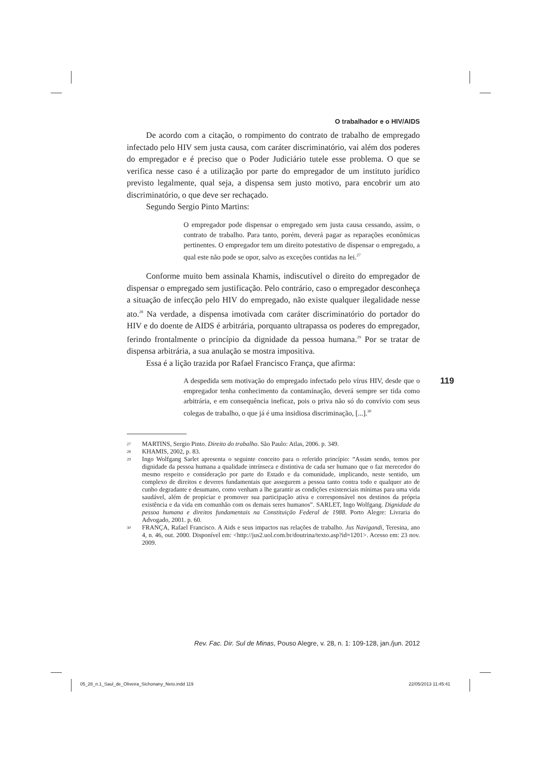O trabalhador e o HIV/AIDS
De acordo com a citação, o rompimento do contrato de trabalho de empregado infectado pelo HIV sem justa causa, com caráter discriminatório, vai além dos poderes do empregador e é preciso que o Poder Judiciário tutele esse problema. O que se verifica nesse caso é a utilização por parte do empregador de um instituto jurídico previsto legalmente, qual seja, a dispensa sem justo motivo, para encobrir um ato discriminatório, o que deve ser rechaçado.
Segundo Sergio Pinto Martins:
O empregador pode dispensar o empregado sem justa causa cessando, assim, o contrato de trabalho. Para tanto, porém, deverá pagar as reparações econômicas pertinentes. O empregador tem um direito potestativo de dispensar o empregado, a qual este não pode se opor, salvo as exceções contidas na lei.<sup>27</sup>
Conforme muito bem assinala Khamis, indiscutível o direito do empregador de dispensar o empregado sem justificação. Pelo contrário, caso o empregador desconheça a situação de infecção pelo HIV do empregado, não existe qualquer ilegalidade nesse ato.<sup>28</sup> Na verdade, a dispensa imotivada com caráter discriminatório do portador do HIV e do doente de AIDS é arbitrária, porquanto ultrapassa os poderes do empregador, ferindo frontalmente o princípio da dignidade da pessoa humana.<sup>29</sup> Por se tratar de dispensa arbitrária, a sua anulação se mostra impositiva.
Essa é a lição trazida por Rafael Francisco França, que afirma:
A despedida sem motivação do empregado infectado pelo vírus HIV, desde que o empregador tenha conhecimento da contaminação, deverá sempre ser tida como arbitrária, e em consequência ineficaz, pois o priva não só do convívio com seus colegas de trabalho, o que já é uma insidiosa discriminação, [...].<sup>30</sup>
27 MARTINS, Sergio Pinto. Direito do trabalho. São Paulo: Atlas, 2006. p. 349.
28 KHAMIS, 2002, p. 83.
29 Ingo Wolfgang Sarlet apresenta o seguinte conceito para o referido princípio: “Assim sendo, temos por dignidade da pessoa humana a qualidade intrínseca e distintiva de cada ser humano que o faz merecedor do mesmo respeito e consideração por parte do Estado e da comunidade, implicando, neste sentido, um complexo de direitos e deveres fundamentais que assegurem a pessoa tanto contra todo e qualquer ato de cunho degradante e desumano, como venham a lhe garantir as condições existenciais mínimas para uma vida saudável, além de propiciar e promover sua participação ativa e corresponsável nos destinos da própria existência e da vida em comunhão com os demais seres humanos”. SARLET, Ingo Wolfgang. Dignidade da pessoa humana e direitos fundamentais na Constituição Federal de 1988. Porto Alegre: Livraria do Advogado, 2001. p. 60.
30 FRANÇA, Rafael Francisco. A Aids e seus impactos nas relações de trabalho. Jus Navigandi, Teresina, ano 4, n. 46, out. 2000. Disponível em: <http://jus2.uol.com.br/doutrina/texto.asp?id=1201>. Acesso em: 23 nov. 2009.
119
Rev. Fac. Dir. Sul de Minas, Pouso Alegre, v. 28, n. 1: 109-128, jan./jun. 2012
05_28_n.1_Saul_de_Oliveira_Sichonany_Neto.indd 119
22/05/2013 11:45:41